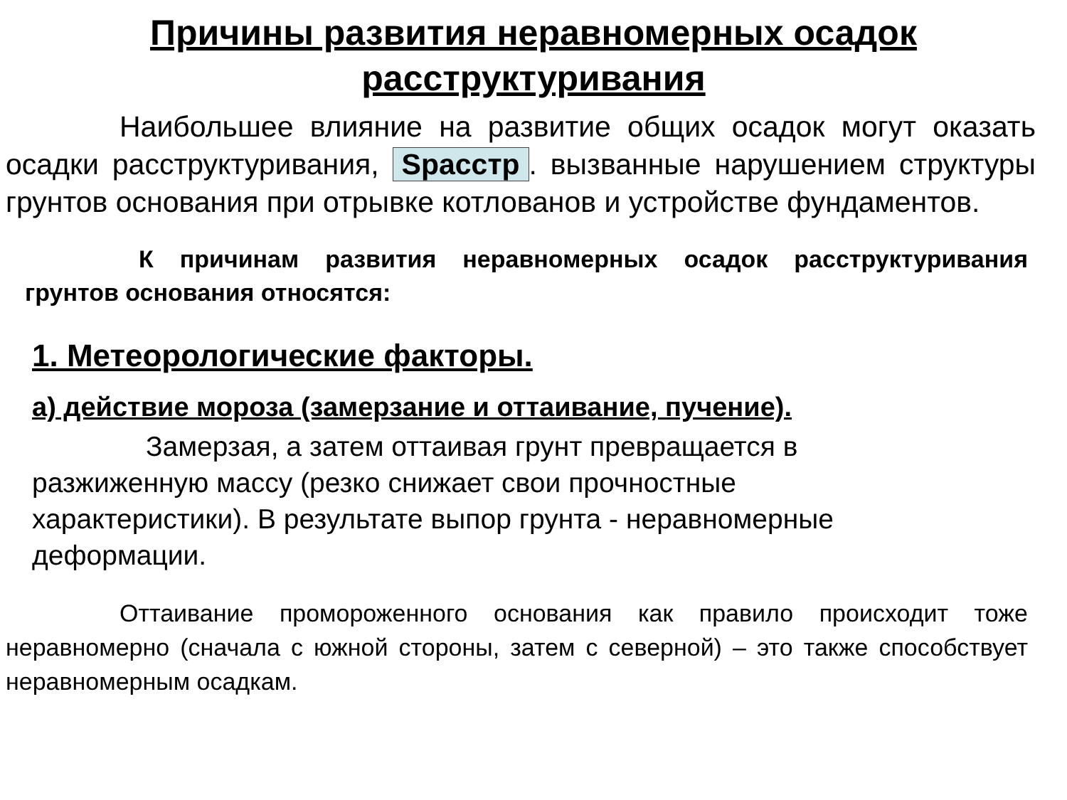Причины развития неравномерных осадок расструктуривания
Наибольшее влияние на развитие общих осадок могут оказать осадки расструктуривания, Sрасстр. вызванные нарушением структуры грунтов основания при отрывке котлованов и устройстве фундаментов.
К причинам развития неравномерных осадок расструктуривания грунтов основания относятся:
1. Метеорологические факторы.
а) действие мороза (замерзание и оттаивание, пучение).
Замерзая, а затем оттаивая грунт превращается в разжиженную массу (резко снижает свои прочностные характеристики). В результате выпор грунта - неравномерные деформации.
Оттаивание промороженного основания как правило происходит тоже неравномерно (сначала с южной стороны, затем с северной) – это также способствует неравномерным осадкам.